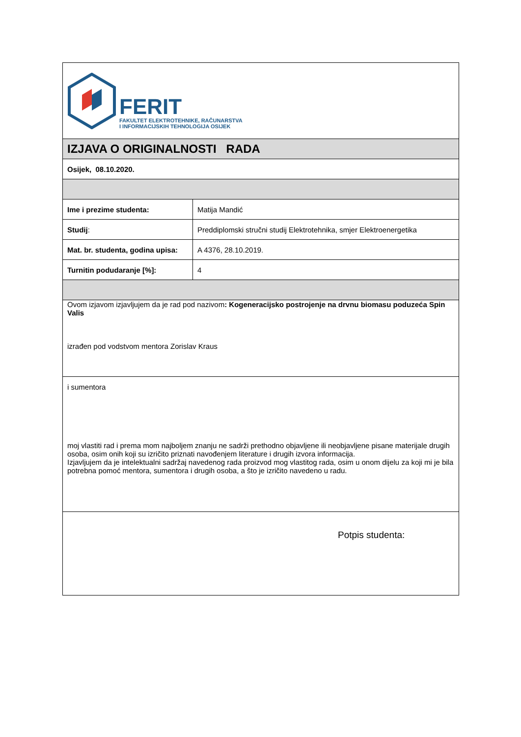| FERIT FAKULTET ELEKTROTEHNIKE, RAČUNARSTVA I INFORMACIJSKIH TEHNOLOGIJA OSIJEK | |
| IZJAVA O ORIGINALNOSTI RADA | |
| Osijek, 08.10.2020. | |
| Ime i prezime studenta: | Matija Mandić |
| Studij : | Preddiplomski stručni studij Elektrotehnika, smjer Elektroenergetika |
| Mat. br. studenta, godina upisa: | A 4376, 28.10.2019. |
| Turnitin podudaranje [%]: | 4 |
| Ovom izjavom izjavljujem da je rad pod nazivom : Kogeneracijsko postrojenje na drvnu biomasu poduzeća Spin Valis izrađen pod vodstvom mentora Zorislav Kraus | |
| i sumentora moj vlastiti rad i prema mom najboljem znanju ne sadrži prethodno objavljene ili neobjavljene pisane materijale drugih osoba, osim onih koji su izričito priznati navođenjem literature i drugih izvora informacija. Izjavljujem da je intelektualni sadržaj navedenog rada proizvod mog vlastitog rada, osim u onom dijelu za koji mi je bila potrebna pomoć mentora, sumentora i drugih osoba, a što je izričito navedeno u radu. | |
| Potpis studenta: | |